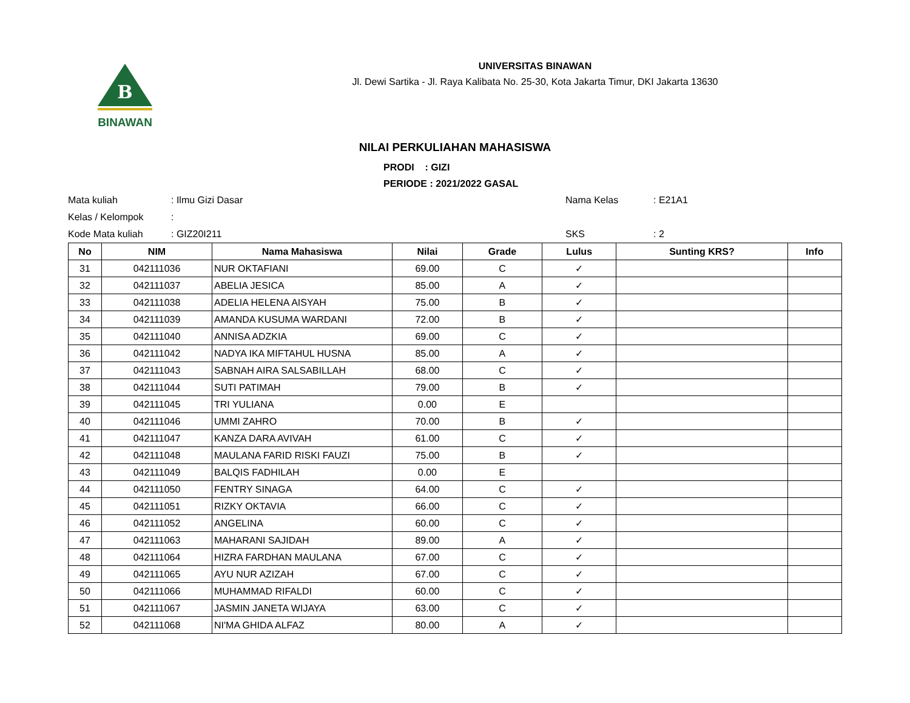B
BINAWAN
UNIVERSITAS BINAWAN
Jl. Dewi Sartika - Jl. Raya Kalibata No. 25-30, Kota Jakarta Timur, DKI Jakarta 13630
NILAI PERKULIAHAN MAHASISWA
PRODI : GIZI
PERIODE : 2021/2022 GASAL
Mata kuliah
: Ilmu Gizi Dasar
Nama Kelas
: E21A1
Kelas / Kelompok
:
Kode Mata kuliah
: GIZ20I211
SKS
: 2
| No | NIM | Nama Mahasiswa | Nilai | Grade | Lulus | Sunting KRS? | Info |
| --- | --- | --- | --- | --- | --- | --- | --- |
| 31 | 042111036 | NUR OKTAFIANI | 69.00 | C | ✓ | | |
| 32 | 042111037 | ABELIA JESICA | 85.00 | A | ✓ | | |
| 33 | 042111038 | ADELIA HELENA AISYAH | 75.00 | B | ✓ | | |
| 34 | 042111039 | AMANDA KUSUMA WARDANI | 72.00 | B | ✓ | | |
| 35 | 042111040 | ANNISA ADZKIA | 69.00 | C | ✓ | | |
| 36 | 042111042 | NADYA IKA MIFTAHUL HUSNA | 85.00 | A | ✓ | | |
| 37 | 042111043 | SABNAH AIRA SALSABILLAH | 68.00 | C | ✓ | | |
| 38 | 042111044 | SUTI PATIMAH | 79.00 | B | ✓ | | |
| 39 | 042111045 | TRI YULIANA | 0.00 | E | | | |
| 40 | 042111046 | UMMI ZAHRO | 70.00 | B | ✓ | | |
| 41 | 042111047 | KANZA DARA AVIVAH | 61.00 | C | ✓ | | |
| 42 | 042111048 | MAULANA FARID RISKI FAUZI | 75.00 | B | ✓ | | |
| 43 | 042111049 | BALQIS FADHILAH | 0.00 | E | | | |
| 44 | 042111050 | FENTRY SINAGA | 64.00 | C | ✓ | | |
| 45 | 042111051 | RIZKY OKTAVIA | 66.00 | C | ✓ | | |
| 46 | 042111052 | ANGELINA | 60.00 | C | ✓ | | |
| 47 | 042111063 | MAHARANI SAJIDAH | 89.00 | A | ✓ | | |
| 48 | 042111064 | HIZRA FARDHAN MAULANA | 67.00 | C | ✓ | | |
| 49 | 042111065 | AYU NUR AZIZAH | 67.00 | C | ✓ | | |
| 50 | 042111066 | MUHAMMAD RIFALDI | 60.00 | C | ✓ | | |
| 51 | 042111067 | JASMIN JANETA WIJAYA | 63.00 | C | ✓ | | |
| 52 | 042111068 | NI'MA GHIDA ALFAZ | 80.00 | A | ✓ | | |